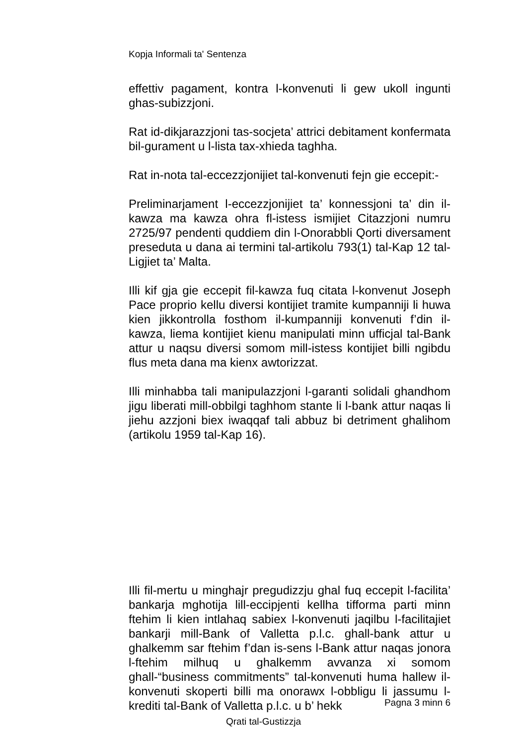Kopja Informali ta' Sentenza
effettiv pagament, kontra l-konvenuti li gew ukoll ingunti ghas-subizzjoni.
Rat id-dikjarazzjoni tas-socjeta’ attrici debitament konfermata bil-gurament u l-lista tax-xhieda taghha.
Rat in-nota tal-eccezzjonijiet tal-konvenuti fejn gie eccepit:-
Preliminarjament l-eccezzjonijiet ta’ konnessjoni ta’ din il-kawza ma kawza ohra fl-istess ismijiet Citazzjoni numru 2725/97 pendenti quddiem din l-Onorabbli Qorti diversament preseduta u dana ai termini tal-artikolu 793(1) tal-Kap 12 tal-Ligjiet ta’ Malta.
Illi kif gja gie eccepit fil-kawza fuq citata l-konvenut Joseph Pace proprio kellu diversi kontijiet tramite kumpanniji li huwa kien jikkontrolla fosthom il-kumpanniji konvenuti f’din il-kawza, liema kontijiet kienu manipulati minn ufficjal tal-Bank attur u naqsu diversi somom mill-istess kontijiet billi ngibdu flus meta dana ma kienx awtorizzat.
Illi minhabba tali manipulazzjoni l-garanti solidali ghandhom jigu liberati mill-obbilgi taghhom stante li l-bank attur naqas li jiehu azzjoni biex iwaqqaf tali abbuz bi detriment ghalihom (artikolu 1959 tal-Kap 16).
Illi fil-mertu u minghajr pregudizzju ghal fuq eccepit l-facilita’ bankarja mghotija lill-eccipjenti kellha tifforma parti minn ftehim li kien intlahaq sabiex l-konvenuti jaqilbu l-facilitajiet bankarji mill-Bank of Valletta p.l.c. ghall-bank attur u ghalkemm sar ftehim f’dan is-sens l-Bank attur naqas jonora l-ftehim milhuq u ghalkemm avvanza xi somom ghall-“business commitments” tal-konvenuti huma hallew il-konvenuti skoperti billi ma onorawx l-obbligu li jassumu l-krediti tal-Bank of Valletta p.l.c. u b’ hekk
Pagna 3 minn 6
Qrati tal-Gustizzja